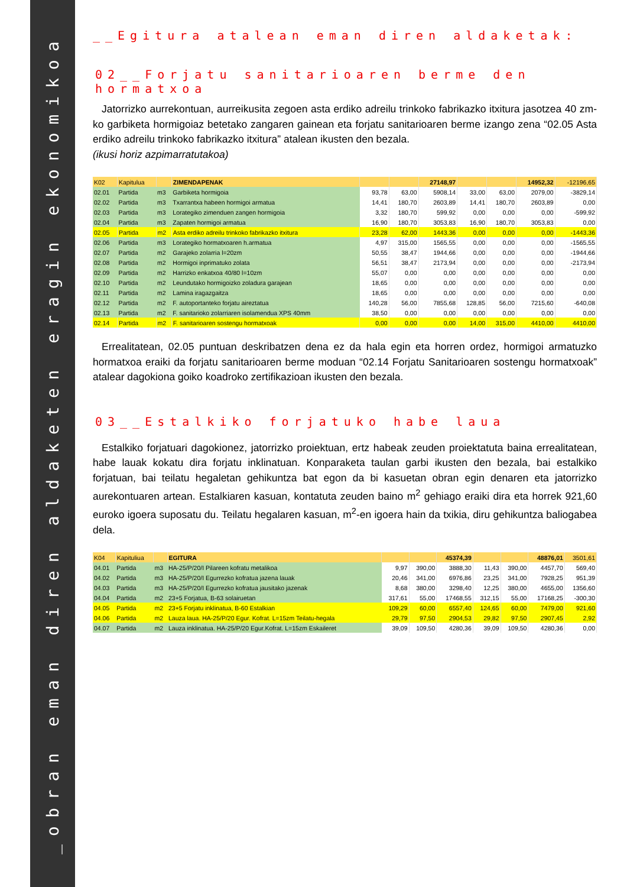_obran eman diren aldaketen eragin ekonomikoa
__Egitura atalean eman diren aldaketak:
02__Forjatu sanitarioaren berme den hormatxoa
Jatorrizko aurrekontuan, aurreikusita zegoen asta erdiko adreilu trinkoko fabrikazko itxitura jasotzea 40 zm-ko garbiketa hormigoiaz betetako zangaren gainean eta forjatu sanitarioaren berme izango zena “02.05 Asta erdiko adreilu trinkoko fabrikazko itxitura” atalean ikusten den bezala.
(ikusi horiz azpimarratutakoa)
| K02 | Kapitulua | | ZIMENDAPENAK | | | 27148,97 | | | 14952,32 | -12196,65 |
| 02.01 | Partida | m3 | Garbiketa hormigoia | 93,78 | 63,00 | 5908,14 | 33,00 | 63,00 | 2079,00 | -3829,14 |
| 02.02 | Partida | m3 | Txarrantxa habeen hormigoi armatua | 14,41 | 180,70 | 2603,89 | 14,41 | 180,70 | 2603,89 | 0,00 |
| 02.03 | Partida | m3 | Lorategiko zimenduen zangen hormigoia | 3,32 | 180,70 | 599,92 | 0,00 | 0,00 | 0,00 | -599,92 |
| 02.04 | Partida | m3 | Zapaten hormigoi armatua | 16,90 | 180,70 | 3053,83 | 16,90 | 180,70 | 3053,83 | 0,00 |
| 02.05 | Partida | m2 | Asta erdiko adreilu trinkoko fabrikazko itxitura | 23,28 | 62,00 | 1443,36 | 0,00 | 0,00 | 0,00 | -1443,36 |
| 02.06 | Partida | m3 | Lorategiko hormatxoaren h.armatua | 4,97 | 315,00 | 1565,55 | 0,00 | 0,00 | 0,00 | -1565,55 |
| 02.07 | Partida | m2 | Garajeko zolarria l=20zm | 50,55 | 38,47 | 1944,66 | 0,00 | 0,00 | 0,00 | -1944,66 |
| 02.08 | Partida | m2 | Hormigoi inprimatuko zolata | 56,51 | 38,47 | 2173,94 | 0,00 | 0,00 | 0,00 | -2173,94 |
| 02.09 | Partida | m2 | Harrizko enkatxoa 40/80 l=10zm | 55,07 | 0,00 | 0,00 | 0,00 | 0,00 | 0,00 | 0,00 |
| 02.10 | Partida | m2 | Leundutako hormigoizko zoladura garajean | 18,65 | 0,00 | 0,00 | 0,00 | 0,00 | 0,00 | 0,00 |
| 02.11 | Partida | m2 | Lamina iragazgaitza | 18,65 | 0,00 | 0,00 | 0,00 | 0,00 | 0,00 | 0,00 |
| 02.12 | Partida | m2 | F. autoportanteko forjatu aireztatua | 140,28 | 56,00 | 7855,68 | 128,85 | 56,00 | 7215,60 | -640,08 |
| 02.13 | Partida | m2 | F. sanitarioko zolarriaren isolamendua XPS 40mm | 38,50 | 0,00 | 0,00 | 0,00 | 0,00 | 0,00 | 0,00 |
| 02.14 | Partida | m2 | F. sanitarioaren sostengu hormatxoak | 0,00 | 0,00 | 0,00 | 14,00 | 315,00 | 4410,00 | 4410,00 |
Errealitatean, 02.05 puntuan deskribatzen dena ez da hala egin eta horren ordez, hormigoi armatuzko hormatxoa eraiki da forjatu sanitarioaren berme moduan “02.14 Forjatu Sanitarioaren sostengu hormatxoak” atalear dagokiona goiko koadroko zertifikazioan ikusten den bezala.
03__Estalkiko forjatuko habe laua
Estalkiko forjatuari dagokionez, jatorrizko proiektuan, ertz habeak zeuden proiektatuta baina errealitatean, habe lauak kokatu dira forjatu inklinatuan. Konparaketa taulan garbi ikusten den bezala, bai estalkiko forjatuan, bai teilatu hegaletan gehikuntza bat egon da bi kasuetan obran egin denaren eta jatorrizko aurekontuaren artean. Estalkiaren kasuan, kontatuta zeuden baino m<sup>2</sup> gehiago eraiki dira eta horrek 921,60 euroko igoera suposatu du. Teilatu hegalaren kasuan, m<sup>2</sup>-en igoera hain da txikia, diru gehikuntza baliogabea dela.
| K04 | Kapituliua | | EGITURA | | | 45374,39 | | | 48876,01 | 3501,61 |
| 04.01 | Partida | m3 | HA-25/P/20/I Pilareen kofratu metalikoa | 9,97 | 390,00 | 3888,30 | 11,43 | 390,00 | 4457,70 | 569,40 |
| 04.02 | Partida | m3 | HA-25/P/20/I Egurrezko kofratua jazena lauak | 20,46 | 341,00 | 6976,86 | 23,25 | 341,00 | 7928,25 | 951,39 |
| 04.03 | Partida | m3 | HA-25/P/20/I Egurrezko kofratua jausitako jazenak | 8,68 | 380,00 | 3298,40 | 12,25 | 380,00 | 4655,00 | 1356,60 |
| 04.04 | Partida | m2 | 23+5 Forjatua, B-63 solairuetan | 317,61 | 55,00 | 17468,55 | 312,15 | 55,00 | 17168,25 | -300,30 |
| 04.05 | Partida | m2 | 23+5 Forjatu inklinatua, B-60 Estalkian | 109,29 | 60,00 | 6557,40 | 124,65 | 60,00 | 7479,00 | 921,60 |
| 04.06 | Partida | m2 | Lauza laua. HA-25/P/20 Egur. Kofrat. L=15zm Teilatu-hegala | 29,79 | 97,50 | 2904,53 | 29,82 | 97,50 | 2907,45 | 2,92 |
| 04.07 | Partida | m2 | Lauza inklinatua. HA-25/P/20 Egur.Kofrat. L=15zm Eskaileret | 39,09 | 109,50 | 4280,36 | 39,09 | 109,50 | 4280,36 | 0,00 |